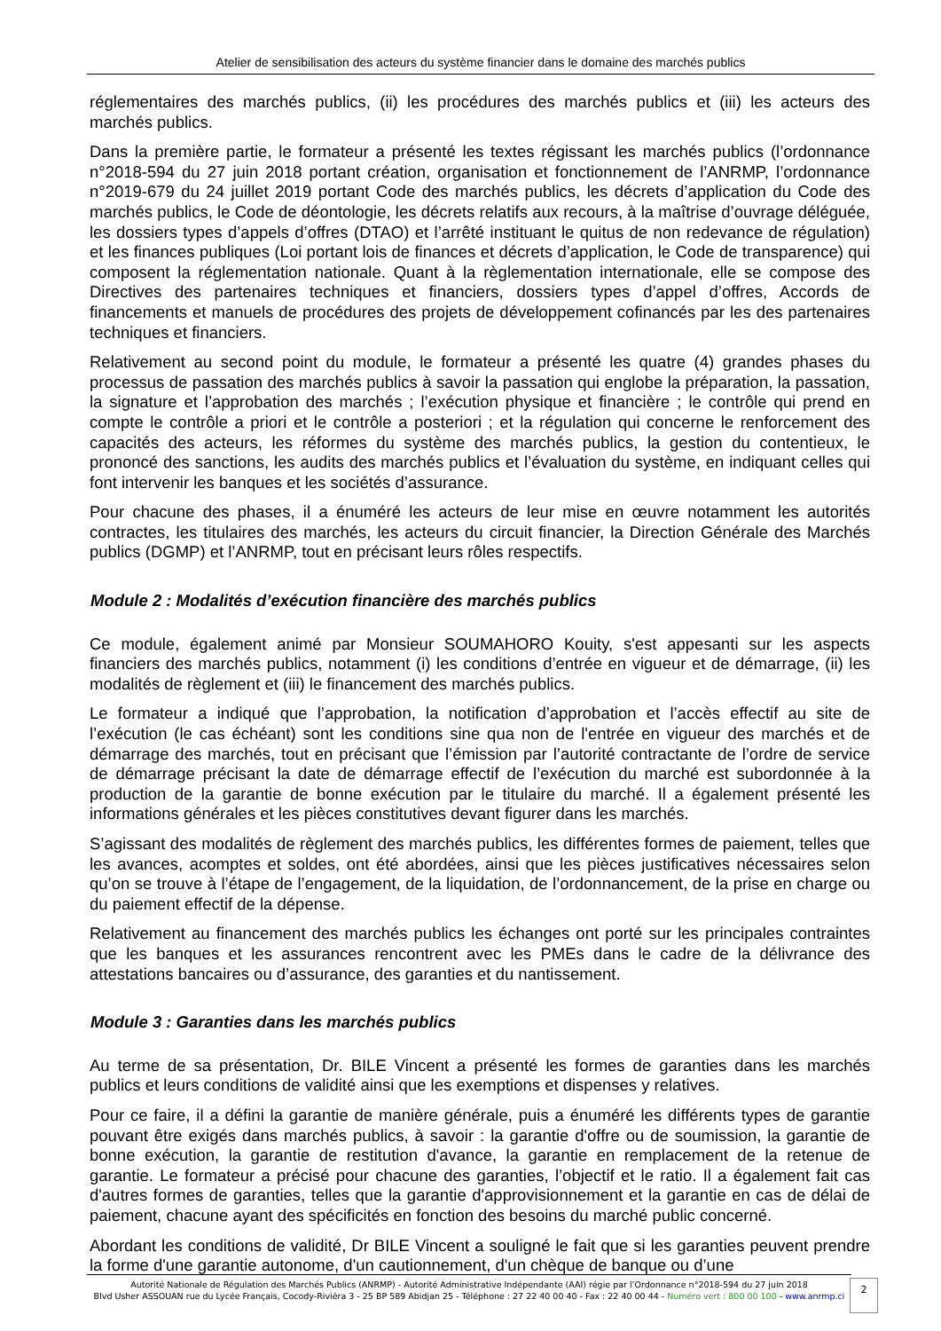Atelier de sensibilisation des acteurs du système financier dans le domaine des marchés publics
réglementaires des marchés publics, (ii) les procédures des marchés publics et (iii) les acteurs des marchés publics.
Dans la première partie, le formateur a présenté les textes régissant les marchés publics (l’ordonnance n°2018-594 du 27 juin 2018 portant création, organisation et fonctionnement de l’ANRMP, l’ordonnance n°2019-679 du 24 juillet 2019 portant Code des marchés publics, les décrets d’application du Code des marchés publics, le Code de déontologie, les décrets relatifs aux recours, à la maîtrise d’ouvrage déléguée, les dossiers types d’appels d’offres (DTAO) et l’arrêté instituant le quitus de non redevance de régulation) et les finances publiques (Loi portant lois de finances et décrets d’application, le Code de transparence) qui composent la réglementation nationale. Quant à la règlementation internationale, elle se compose des Directives des partenaires techniques et financiers, dossiers types d’appel d’offres, Accords de financements et manuels de procédures des projets de développement cofinancés par les des partenaires techniques et financiers.
Relativement au second point du module, le formateur a présenté les quatre (4) grandes phases du processus de passation des marchés publics à savoir la passation qui englobe la préparation, la passation, la signature et l’approbation des marchés ; l’exécution physique et financière ; le contrôle qui prend en compte le contrôle a priori et le contrôle a posteriori ; et la régulation qui concerne le renforcement des capacités des acteurs, les réformes du système des marchés publics, la gestion du contentieux, le prononcé des sanctions, les audits des marchés publics et l’évaluation du système, en indiquant celles qui font intervenir les banques et les sociétés d’assurance.
Pour chacune des phases, il a énuméré les acteurs de leur mise en œuvre notamment les autorités contractes, les titulaires des marchés, les acteurs du circuit financier, la Direction Générale des Marchés publics (DGMP) et l’ANRMP, tout en précisant leurs rôles respectifs.
Module 2 : Modalités d’exécution financière des marchés publics
Ce module, également animé par Monsieur SOUMAHORO Kouity, s'est appesanti sur les aspects financiers des marchés publics, notamment (i) les conditions d’entrée en vigueur et de démarrage, (ii) les modalités de règlement et (iii) le financement des marchés publics.
Le formateur a indiqué que l’approbation, la notification d’approbation et l’accès effectif au site de l’exécution (le cas échéant) sont les conditions sine qua non de l'entrée en vigueur des marchés et de démarrage des marchés, tout en précisant que l’émission par l’autorité contractante de l’ordre de service de démarrage précisant la date de démarrage effectif de l’exécution du marché est subordonnée à la production de la garantie de bonne exécution par le titulaire du marché. Il a également présenté les informations générales et les pièces constitutives devant figurer dans les marchés.
S’agissant des modalités de règlement des marchés publics, les différentes formes de paiement, telles que les avances, acomptes et soldes, ont été abordées, ainsi que les pièces justificatives nécessaires selon qu’on se trouve à l’étape de l’engagement, de la liquidation, de l’ordonnancement, de la prise en charge ou du paiement effectif de la dépense.
Relativement au financement des marchés publics les échanges ont porté sur les principales contraintes que les banques et les assurances rencontrent avec les PMEs dans le cadre de la délivrance des attestations bancaires ou d’assurance, des garanties et du nantissement.
Module 3 : Garanties dans les marchés publics
Au terme de sa présentation, Dr. BILE Vincent a présenté les formes de garanties dans les marchés publics et leurs conditions de validité ainsi que les exemptions et dispenses y relatives.
Pour ce faire, il a défini la garantie de manière générale, puis a énuméré les différents types de garantie pouvant être exigés dans marchés publics, à savoir : la garantie d'offre ou de soumission, la garantie de bonne exécution, la garantie de restitution d'avance, la garantie en remplacement de la retenue de garantie. Le formateur a précisé pour chacune des garanties, l’objectif et le ratio. Il a également fait cas d'autres formes de garanties, telles que la garantie d'approvisionnement et la garantie en cas de délai de paiement, chacune ayant des spécificités en fonction des besoins du marché public concerné.
Abordant les conditions de validité, Dr BILE Vincent a souligné le fait que si les garanties peuvent prendre la forme d'une garantie autonome, d'un cautionnement, d'un chèque de banque ou d’une
Autorité Nationale de Régulation des Marchés Publics (ANRMP) - Autorité Administrative Indépendante (AAI) régie par l’Ordonnance n°2018-594 du 27 juin 2018
Blvd Usher ASSOUAN rue du Lycée Français, Cocody-Riviéra 3 - 25 BP 589 Abidjan 25 - Téléphone : 27 22 40 00 40 - Fax : 22 40 00 44 - Numéro vert : 800 00 100 - www.anrmp.ci
2